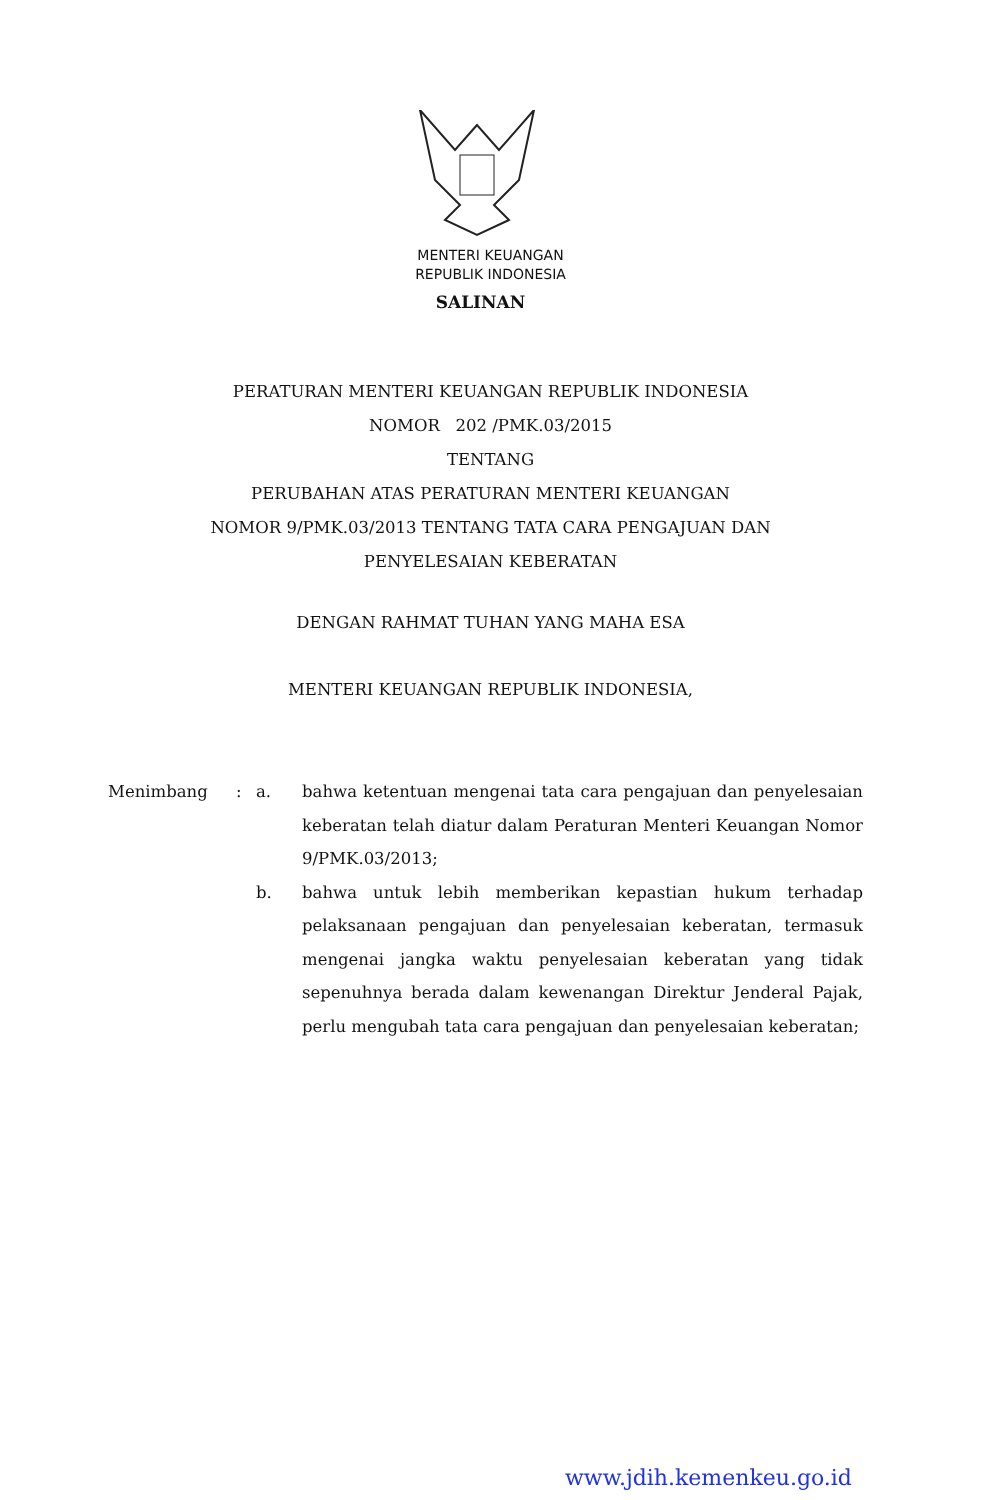MENTERI KEUANGAN
REPUBLIK INDONESIA
SALINAN
PERATURAN MENTERI KEUANGAN REPUBLIK INDONESIA
NOMOR 202 /PMK.03/2015
TENTANG
PERUBAHAN ATAS PERATURAN MENTERI KEUANGAN
NOMOR 9/PMK.03/2013 TENTANG TATA CARA PENGAJUAN DAN
PENYELESAIAN KEBERATAN
DENGAN RAHMAT TUHAN YANG MAHA ESA
MENTERI KEUANGAN REPUBLIK INDONESIA,
Menimbang : a. bahwa ketentuan mengenai tata cara pengajuan dan penyelesaian keberatan telah diatur dalam Peraturan Menteri Keuangan Nomor 9/PMK.03/2013;
b. bahwa untuk lebih memberikan kepastian hukum terhadap pelaksanaan pengajuan dan penyelesaian keberatan, termasuk mengenai jangka waktu penyelesaian keberatan yang tidak sepenuhnya berada dalam kewenangan Direktur Jenderal Pajak, perlu mengubah tata cara pengajuan dan penyelesaian keberatan;
www.jdih.kemenkeu.go.id